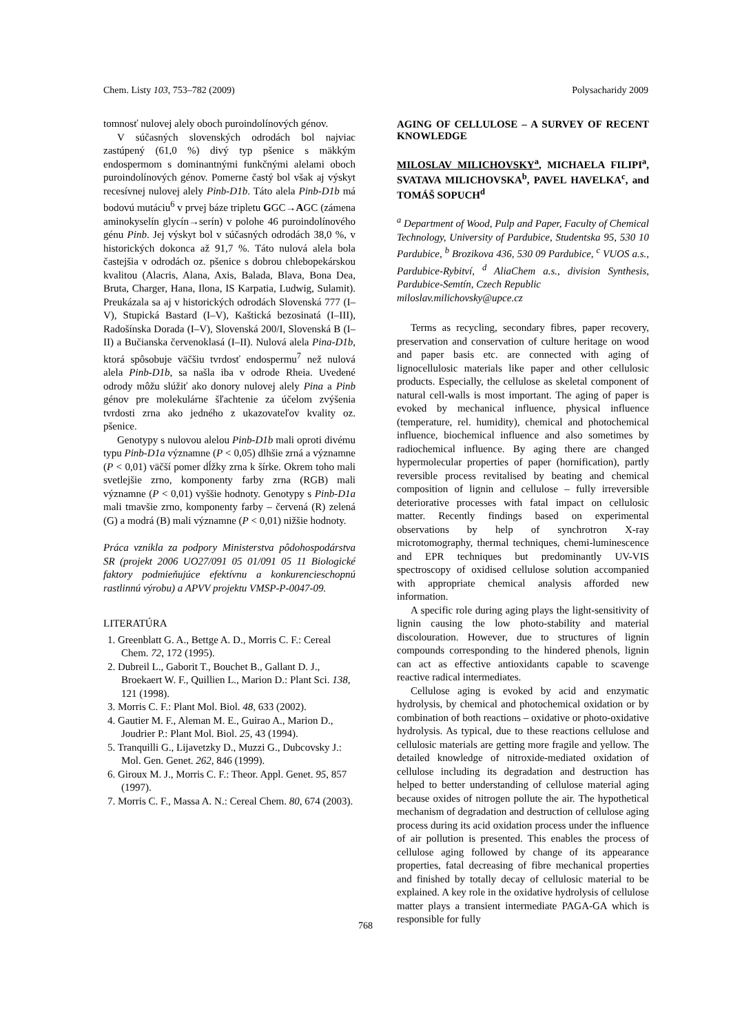Chem. Listy 103, 753–782 (2009) Polysacharidy 2009
tomnosť nulovej alely oboch puroindolínových génov.
V súčasných slovenských odrodách bol najviac zastúpený (61,0 %) divý typ pšenice s mäkkým endospermom s dominantnými funkčnými alelami oboch puroindolínových génov. Pomerne častý bol však aj výskyt recesívnej nulovej alely Pinb-D1b. Táto alela Pinb-D1b má bodovú mutáciu<sup>6</sup> v prvej báze tripletu GGC→AGC (zámena aminokyselín glycín→serín) v polohe 46 puroindolínového génu Pinb. Jej výskyt bol v súčasných odrodách 38,0 %, v historických dokonca až 91,7 %. Táto nulová alela bola častejšia v odrodách oz. pšenice s dobrou chlebopekárskou kvalitou (Alacris, Alana, Axis, Balada, Blava, Bona Dea, Bruta, Charger, Hana, Ilona, IS Karpatia, Ludwig, Sulamit). Preukázala sa aj v historických odrodách Slovenská 777 (I–V), Stupická Bastard (I–V), Kaštická bezosinatá (I–III), Radošínska Dorada (I–V), Slovenská 200/I, Slovenská B (I–II) a Bučianska červenoklasá (I–II). Nulová alela Pina-D1b, ktorá spôsobuje väčšiu tvrdosť endospermu<sup>7</sup> než nulová alela Pinb-D1b, sa našla iba v odrode Rheia. Uvedené odrody môžu slúžiť ako donory nulovej alely Pina a Pinb génov pre molekulárne šľachtenie za účelom zvýšenia tvrdosti zrna ako jedného z ukazovateľov kvality oz. pšenice.
Genotypy s nulovou alelou Pinb-D1b mali oproti divému typu Pinb-D1a významne (P < 0,05) dlhšie zrná a významne (P < 0,01) väčší pomer dĺžky zrna k šírke. Okrem toho mali svetlejšie zrno, komponenty farby zrna (RGB) mali významne (P < 0,01) vyššie hodnoty. Genotypy s Pinb-D1a mali tmavšie zrno, komponenty farby – červená (R) zelená (G) a modrá (B) mali významne (P < 0,01) nižšie hodnoty.
Práca vznikla za podpory Ministerstva pôdohospodárstva SR (projekt 2006 UO27/091 05 01/091 05 11 Biologické faktory podmieňujúce efektívnu a konkurencieschopnú rastlinnú výrobu) a APVV projektu VMSP-P-0047-09.
LITERATÚRA
1. Greenblatt G. A., Bettge A. D., Morris C. F.: Cereal Chem. 72, 172 (1995).
2. Dubreil L., Gaborit T., Bouchet B., Gallant D. J., Broekaert W. F., Quillien L., Marion D.: Plant Sci. 138, 121 (1998).
3. Morris C. F.: Plant Mol. Biol. 48, 633 (2002).
4. Gautier M. F., Aleman M. E., Guirao A., Marion D., Joudrier P.: Plant Mol. Biol. 25, 43 (1994).
5. Tranquilli G., Lijavetzky D., Muzzi G., Dubcovsky J.: Mol. Gen. Genet. 262, 846 (1999).
6. Giroux M. J., Morris C. F.: Theor. Appl. Genet. 95, 857 (1997).
7. Morris C. F., Massa A. N.: Cereal Chem. 80, 674 (2003).
AGING OF CELLULOSE – A SURVEY OF RECENT KNOWLEDGE
MILOSLAV MILICHOVSKY<sup>a</sup>, MICHAELA FILIPI<sup>a</sup>, SVATAVA MILICHOVSKA<sup>b</sup>, PAVEL HAVELKA<sup>c</sup>, and TOMÁŠ SOPUCH<sup>d</sup>
<sup>a</sup> Department of Wood, Pulp and Paper, Faculty of Chemical Technology, University of Pardubice, Studentska 95, 530 10 Pardubice, <sup>b</sup> Brozikova 436, 530 09 Pardubice, <sup>c</sup> VUOS a.s., Pardubice-Rybitví, <sup>d</sup> AliaChem a.s., division Synthesis, Pardubice-Semtín, Czech Republic
miloslav.milichovsky@upce.cz
Terms as recycling, secondary fibres, paper recovery, preservation and conservation of culture heritage on wood and paper basis etc. are connected with aging of lignocellulosic materials like paper and other cellulosic products. Especially, the cellulose as skeletal component of natural cell-walls is most important. The aging of paper is evoked by mechanical influence, physical influence (temperature, rel. humidity), chemical and photochemical influence, biochemical influence and also sometimes by radiochemical influence. By aging there are changed hypermolecular properties of paper (hornification), partly reversible process revitalised by beating and chemical composition of lignin and cellulose – fully irreversible deteriorative processes with fatal impact on cellulosic matter. Recently findings based on experimental observations by help of synchrotron X-ray microtomography, thermal techniques, chemi-luminescence and EPR techniques but predominantly UV-VIS spectroscopy of oxidised cellulose solution accompanied with appropriate chemical analysis afforded new information.
A specific role during aging plays the light-sensitivity of lignin causing the low photo-stability and material discolouration. However, due to structures of lignin compounds corresponding to the hindered phenols, lignin can act as effective antioxidants capable to scavenge reactive radical intermediates.
Cellulose aging is evoked by acid and enzymatic hydrolysis, by chemical and photochemical oxidation or by combination of both reactions – oxidative or photo-oxidative hydrolysis. As typical, due to these reactions cellulose and cellulosic materials are getting more fragile and yellow. The detailed knowledge of nitroxide-mediated oxidation of cellulose including its degradation and destruction has helped to better understanding of cellulose material aging because oxides of nitrogen pollute the air. The hypothetical mechanism of degradation and destruction of cellulose aging process during its acid oxidation process under the influence of air pollution is presented. This enables the process of cellulose aging followed by change of its appearance properties, fatal decreasing of fibre mechanical properties and finished by totally decay of cellulosic material to be explained. A key role in the oxidative hydrolysis of cellulose matter plays a transient intermediate PAGA-GA which is responsible for fully
768